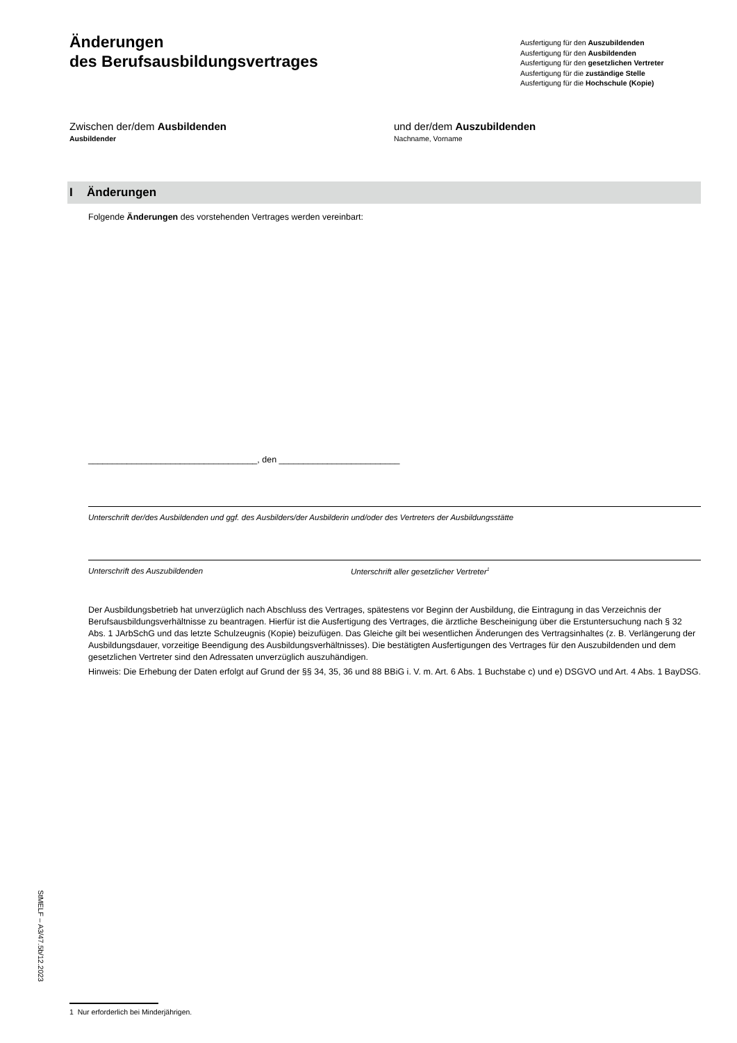Änderungen
des Berufsausbildungsvertrages
Ausfertigung für den Auszubildenden
Ausfertigung für den Ausbildenden
Ausfertigung für den gesetzlichen Vertreter
Ausfertigung für die zuständige Stelle
Ausfertigung für die Hochschule (Kopie)
Zwischen der/dem Ausbildenden
Ausbildender
und der/dem Auszubildenden
Nachname, Vorname
I Änderungen
Folgende Änderungen des vorstehenden Vertrages werden vereinbart:
___________________________________, den _________________________
Unterschrift der/des Ausbildenden und ggf. des Ausbilders/der Ausbilderin und/oder des Vertreters der Ausbildungsstätte
Unterschrift des Auszubildenden Unterschrift aller gesetzlicher Vertreter<sup>1</sup>
Der Ausbildungsbetrieb hat unverzüglich nach Abschluss des Vertrages, spätestens vor Beginn der Ausbildung, die Eintragung in das Verzeichnis der Berufsausbildungsverhältnisse zu beantragen. Hierfür ist die Ausfertigung des Vertrages, die ärztliche Bescheinigung über die Erstuntersuchung nach § 32 Abs. 1 JArbSchG und das letzte Schulzeugnis (Kopie) beizufügen. Das Gleiche gilt bei wesentlichen Änderungen des Vertragsinhaltes (z. B. Verlängerung der Ausbildungsdauer, vorzeitige Beendigung des Ausbildungsverhältnisses). Die bestätigten Ausfertigungen des Vertrages für den Auszubildenden und dem gesetzlichen Vertreter sind den Adressaten unverzüglich auszuhändigen.
Hinweis: Die Erhebung der Daten erfolgt auf Grund der §§ 34, 35, 36 und 88 BBiG i. V. m. Art. 6 Abs. 1 Buchstabe c) und e) DSGVO und Art. 4 Abs. 1 BayDSG.
StMELF – A3/47.5b/12.2023
1 Nur erforderlich bei Minderjährigen.